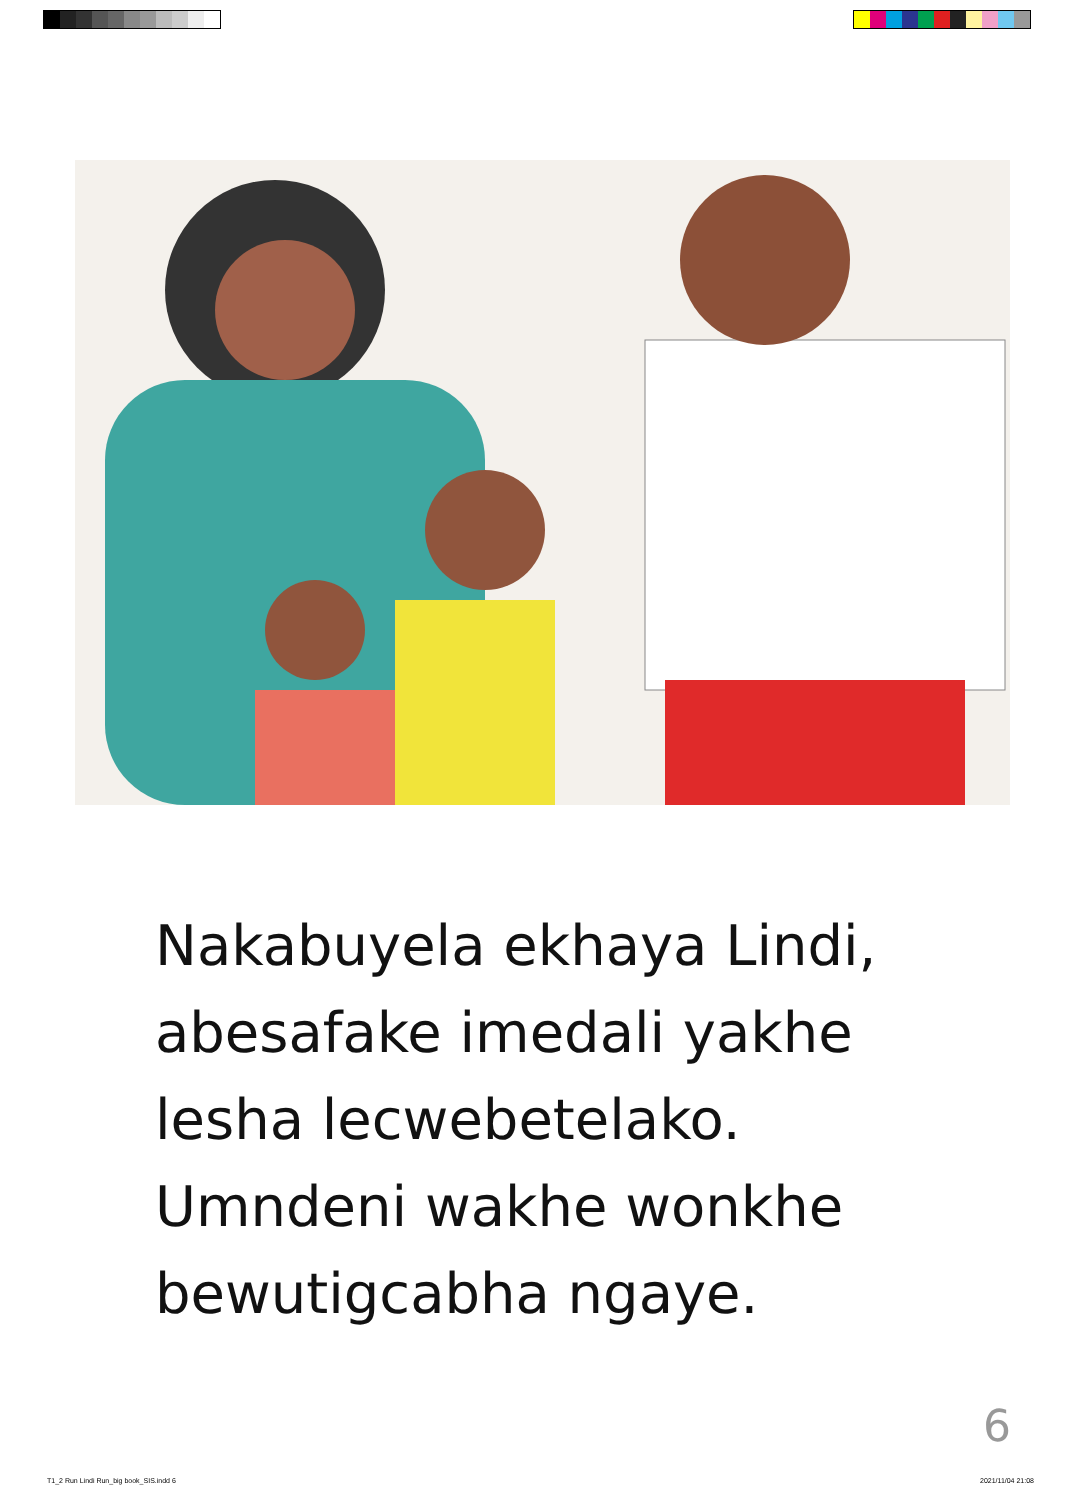Nakabuyela ekhaya Lindi,
abesafake imedali yakhe
lesha lecwebetelako.
Umndeni wakhe wonkhe
bewutigcabha ngaye.
6
T1_2 Run Lindi Run_big book_SIS.indd 6
2021/11/04 21:08